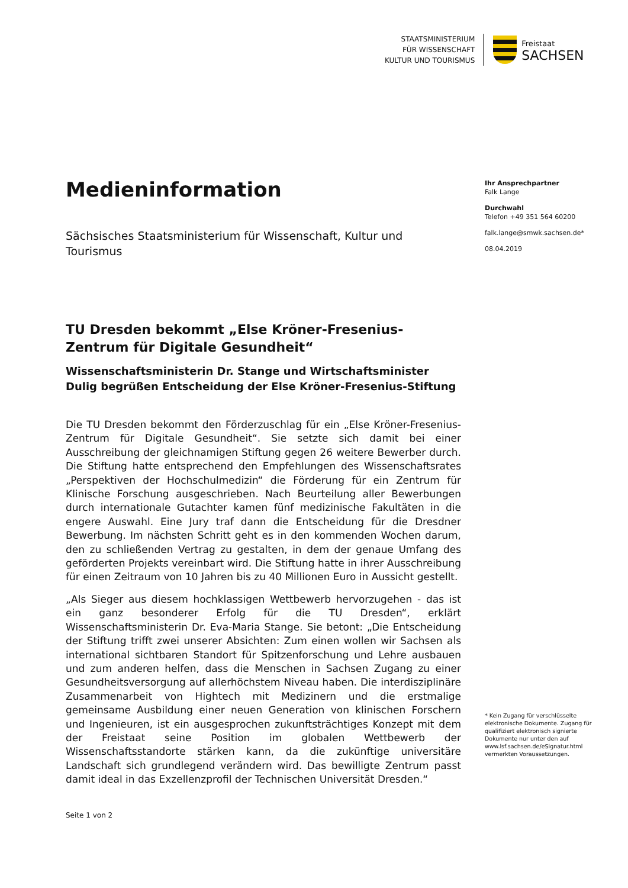STAATSMINISTERIUM
FÜR WISSENSCHAFT
KULTUR UND TOURISMUS
Freistaat
SACHSEN
Medieninformation
Sächsisches Staatsministerium für Wissenschaft, Kultur und Tourismus
TU Dresden bekommt „Else Kröner-Fresenius-Zentrum für Digitale Gesundheit“
Wissenschaftsministerin Dr. Stange und Wirtschaftsminister Dulig begrüßen Entscheidung der Else Kröner-Fresenius-Stiftung
Die TU Dresden bekommt den Förderzuschlag für ein „Else Kröner-Fresenius-Zentrum für Digitale Gesundheit“. Sie setzte sich damit bei einer Ausschreibung der gleichnamigen Stiftung gegen 26 weitere Bewerber durch. Die Stiftung hatte entsprechend den Empfehlungen des Wissenschaftsrates „Perspektiven der Hochschulmedizin“ die Förderung für ein Zentrum für Klinische Forschung ausgeschrieben. Nach Beurteilung aller Bewerbungen durch internationale Gutachter kamen fünf medizinische Fakultäten in die engere Auswahl. Eine Jury traf dann die Entscheidung für die Dresdner Bewerbung. Im nächsten Schritt geht es in den kommenden Wochen darum, den zu schließenden Vertrag zu gestalten, in dem der genaue Umfang des geförderten Projekts vereinbart wird. Die Stiftung hatte in ihrer Ausschreibung für einen Zeitraum von 10 Jahren bis zu 40 Millionen Euro in Aussicht gestellt.
„Als Sieger aus diesem hochklassigen Wettbewerb hervorzugehen - das ist ein ganz besonderer Erfolg für die TU Dresden“, erklärt Wissenschaftsministerin Dr. Eva-Maria Stange. Sie betont: „Die Entscheidung der Stiftung trifft zwei unserer Absichten: Zum einen wollen wir Sachsen als international sichtbaren Standort für Spitzenforschung und Lehre ausbauen und zum anderen helfen, dass die Menschen in Sachsen Zugang zu einer Gesundheitsversorgung auf allerhöchstem Niveau haben. Die interdisziplinäre Zusammenarbeit von Hightech mit Medizinern und die erstmalige gemeinsame Ausbildung einer neuen Generation von klinischen Forschern und Ingenieuren, ist ein ausgesprochen zukunftsträchtiges Konzept mit dem der Freistaat seine Position im globalen Wettbewerb der Wissenschaftsstandorte stärken kann, da die zukünftige universitäre Landschaft sich grundlegend verändern wird. Das bewilligte Zentrum passt damit ideal in das Exzellenzprofil der Technischen Universität Dresden.“
Ihr Ansprechpartner
Falk Lange
Durchwahl
Telefon +49 351 564 60200
falk.lange@smwk.sachsen.de*
08.04.2019
* Kein Zugang für verschlüsselte elektronische Dokumente. Zugang für qualifiziert elektronisch signierte Dokumente nur unter den auf www.lsf.sachsen.de/eSignatur.html vermerkten Voraussetzungen.
Seite 1 von 2